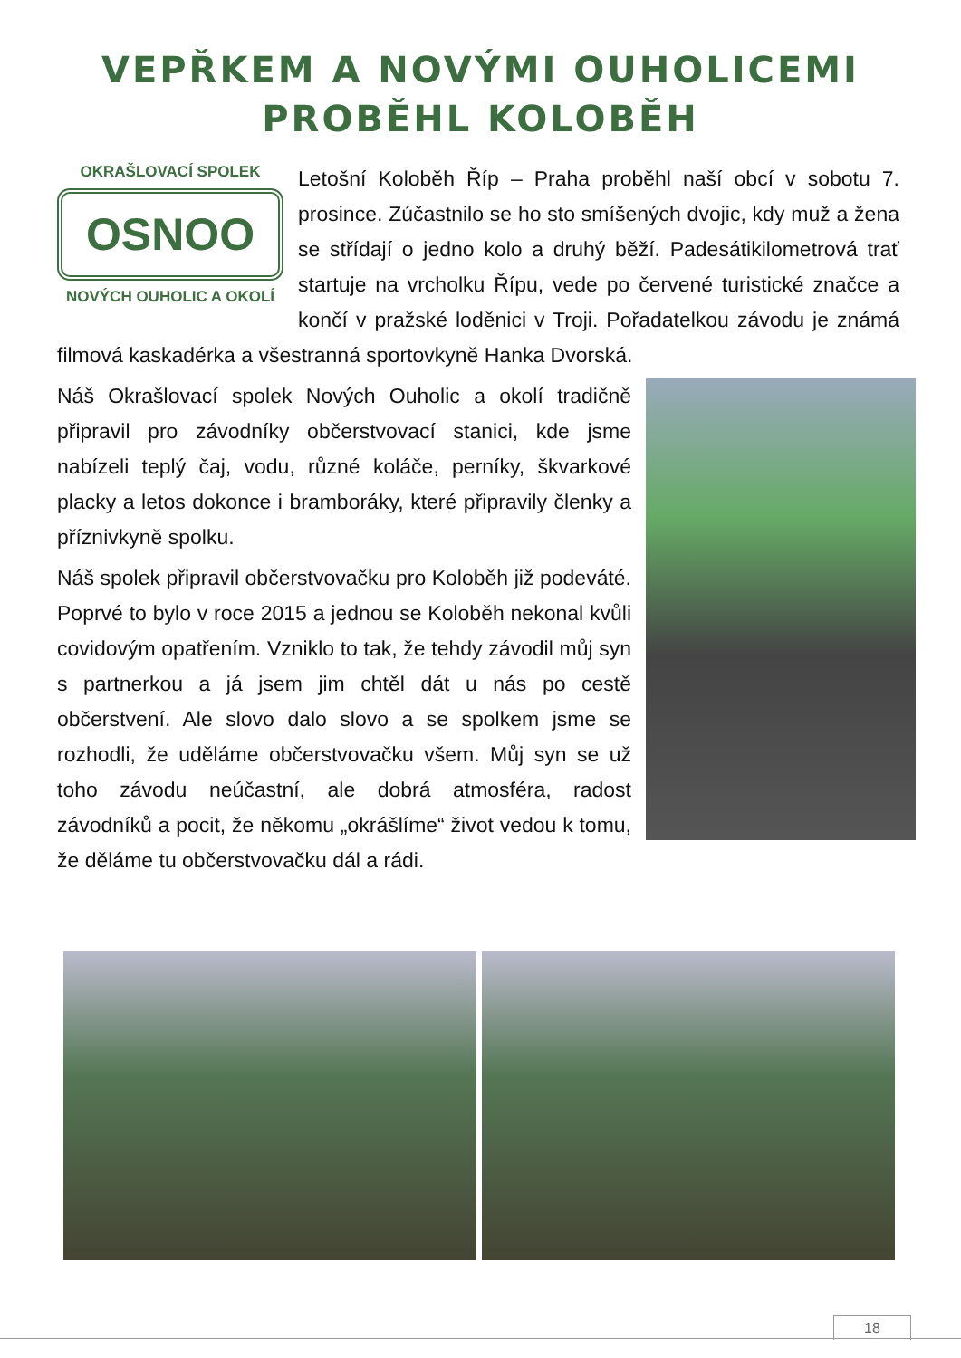VEPŘKEM A NOVÝMI OUHOLICEMI
PROBĚHL KOLOBĚH
OKRAŠLOVACÍ SPOLEK
OSNOO
NOVÝCH OUHOLIC A OKOLÍ
Letošní Koloběh Říp – Praha proběhl naší obcí v sobotu 7. prosince. Zúčastnilo se ho sto smíšených dvojic, kdy muž a žena se střídají o jedno kolo a druhý běží. Padesátikilometrová trať startuje na vrcholku Řípu, vede po červené turistické značce a končí v pražské loděnici v Troji. Pořadatelkou závodu je známá filmová kaskadérka a všestranná sportovkyně Hanka Dvorská.
Náš Okrašlovací spolek Nových Ouholic a okolí tradičně připravil pro závodníky občerstvovací stanici, kde jsme nabízeli teplý čaj, vodu, různé koláče, perníky, škvarkové placky a letos dokonce i bramboráky, které připravily členky a příznivkyně spolku.
Náš spolek připravil občerstvovačku pro Koloběh již podeváté. Poprvé to bylo v roce 2015 a jednou se Koloběh nekonal kvůli covidovým opatřením. Vzniklo to tak, že tehdy závodil můj syn s partnerkou a já jsem jim chtěl dát u nás po cestě občerstvení. Ale slovo dalo slovo a se spolkem jsme se rozhodli, že uděláme občerstvovačku všem. Můj syn se už toho závodu neúčastní, ale dobrá atmosféra, radost závodníků a pocit, že někomu „okrášlíme“ život vedou k tomu, že děláme tu občerstvovačku dál a rádi.
18